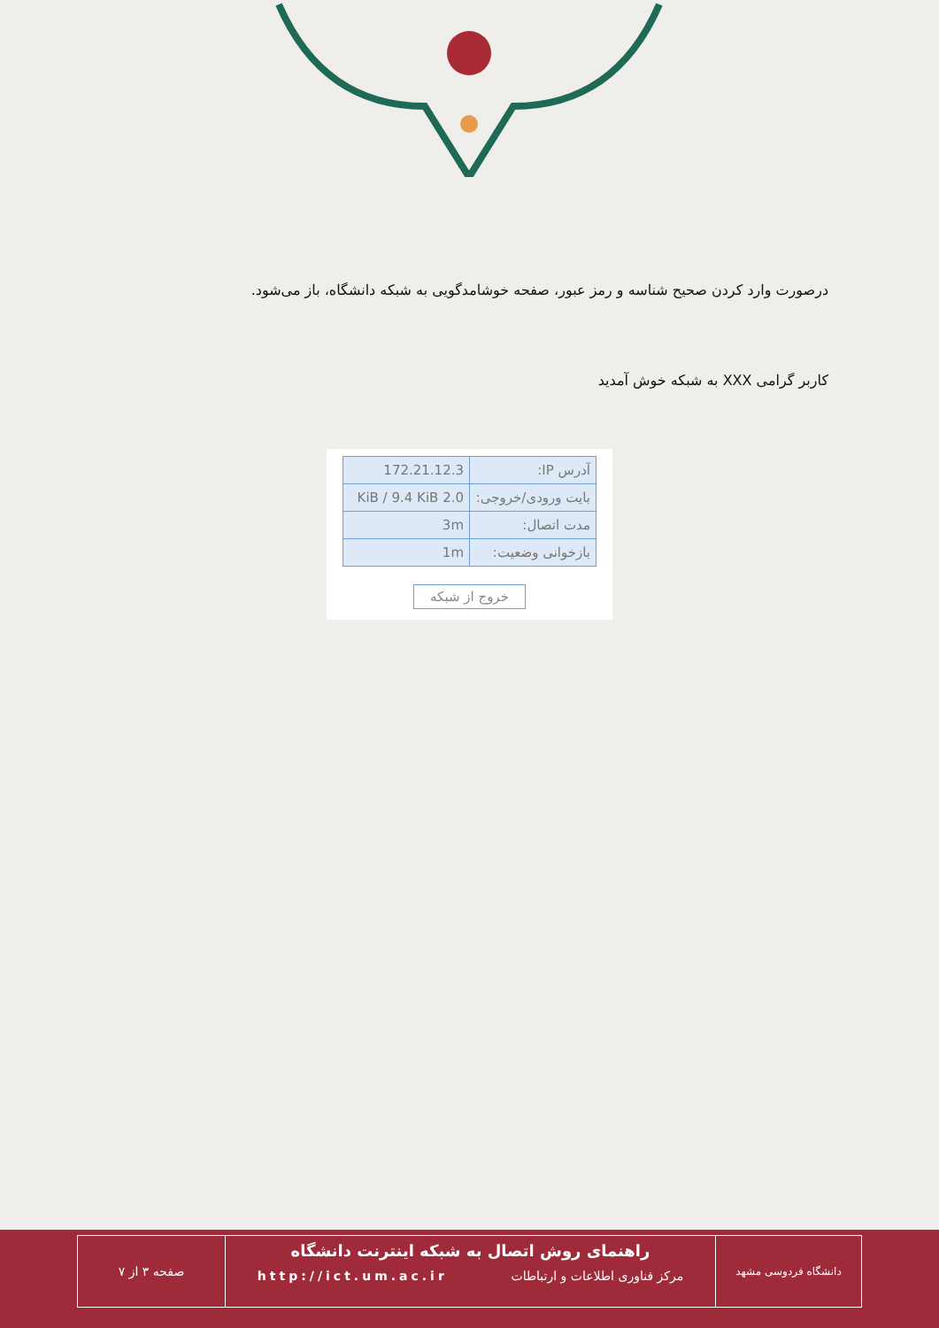درصورت وارد کردن صحیح شناسه و رمز عبور، صفحه خوشامدگویی به شبکه دانشگاه، باز می‌شود.
کاربر گرامی XXX به شبکه خوش آمدید
| آدرس IP: | 172.21.12.3 |
| بایت ورودی/خروجی: | 2.0 KiB / 9.4 KiB |
| مدت اتصال: | 3m |
| بازخوانی وضعیت: | 1m |
خروج از شبکه
صفحه ۳ از ۷
راهنمای روش اتصال به شبکه اینترنت دانشگاه
مرکز فناوری اطلاعات و ارتباطات http://ict.um.ac.ir
دانشگاه فردوسی مشهد